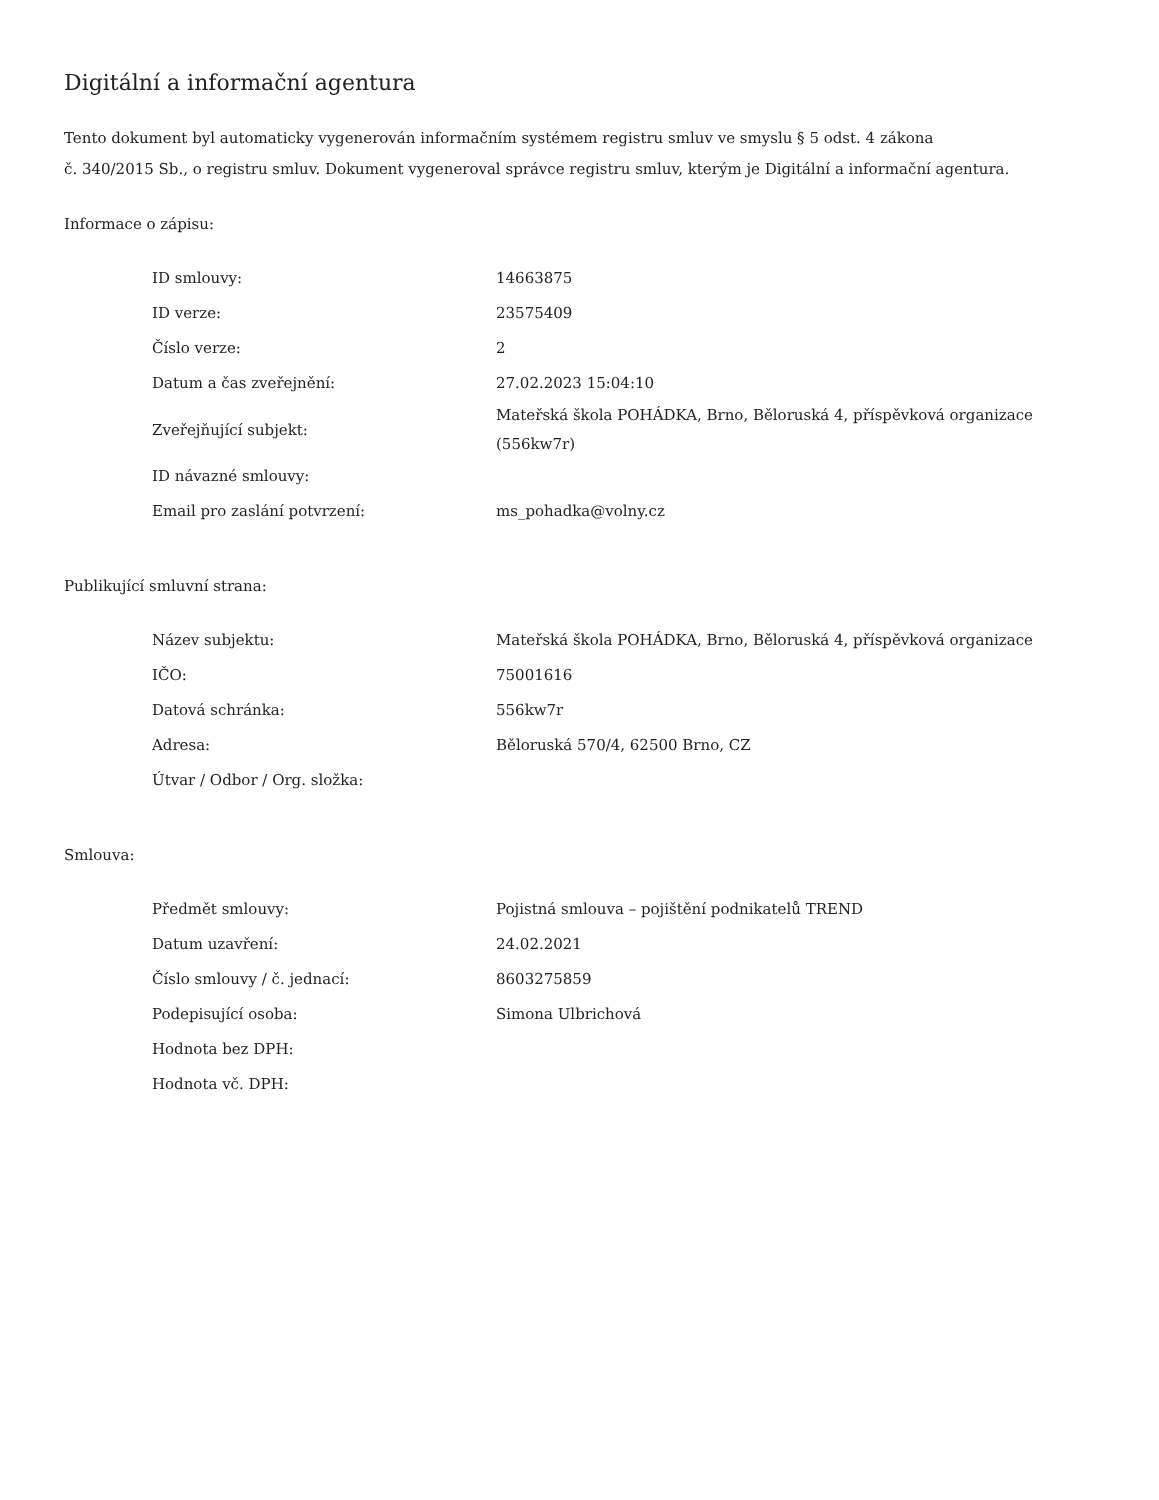Digitální a informační agentura
Tento dokument byl automaticky vygenerován informačním systémem registru smluv ve smyslu § 5 odst. 4 zákona
č. 340/2015 Sb., o registru smluv. Dokument vygeneroval správce registru smluv, kterým je Digitální a informační agentura.
Informace o zápisu:
| ID smlouvy: | 14663875 |
| ID verze: | 23575409 |
| Číslo verze: | 2 |
| Datum a čas zveřejnění: | 27.02.2023 15:04:10 |
| Zveřejňující subjekt: | Mateřská škola POHÁDKA, Brno, Běloruská 4, příspěvková organizace (556kw7r) |
| ID návazné smlouvy: | |
| Email pro zaslání potvrzení: | ms_pohadka@volny.cz |
Publikující smluvní strana:
| Název subjektu: | Mateřská škola POHÁDKA, Brno, Běloruská 4, příspěvková organizace |
| IČO: | 75001616 |
| Datová schránka: | 556kw7r |
| Adresa: | Běloruská 570/4, 62500 Brno, CZ |
| Útvar / Odbor / Org. složka: | |
Smlouva:
| Předmět smlouvy: | Pojistná smlouva – pojištění podnikatelů TREND |
| Datum uzavření: | 24.02.2021 |
| Číslo smlouvy / č. jednací: | 8603275859 |
| Podepisující osoba: | Simona Ulbrichová |
| Hodnota bez DPH: | |
| Hodnota vč. DPH: | |